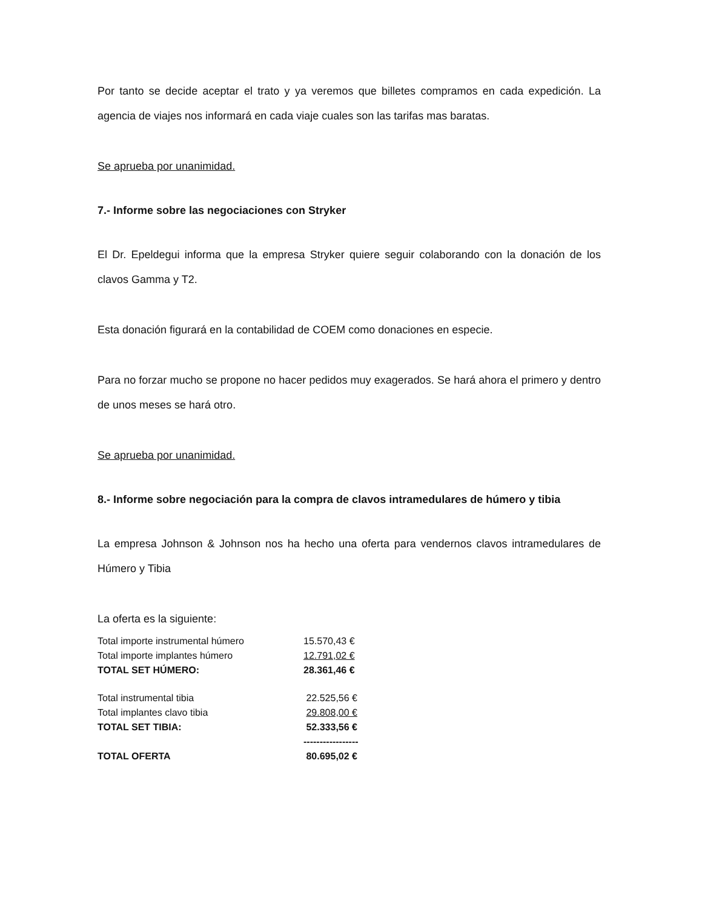Por tanto se decide aceptar el trato y ya veremos que billetes compramos en cada expedición. La agencia de viajes nos informará en cada viaje cuales son las tarifas mas baratas.
Se aprueba por unanimidad.
7.- Informe sobre las negociaciones con Stryker
El Dr. Epeldegui informa que la empresa Stryker quiere seguir colaborando con la donación de los clavos Gamma y T2.
Esta donación figurará en la contabilidad de COEM como donaciones en especie.
Para no forzar mucho se propone no hacer pedidos muy exagerados. Se hará ahora el primero y dentro de unos meses se hará otro.
Se aprueba por unanimidad.
8.- Informe sobre negociación para la compra de clavos intramedulares de húmero y tibia
La empresa Johnson & Johnson nos ha hecho una oferta para vendernos clavos intramedulares de Húmero y Tibia
La oferta es la siguiente:
| Total importe instrumental húmero | 15.570,43 € |
| Total importe implantes húmero | 12.791,02 € |
| TOTAL SET HÚMERO: | 28.361,46 € |
| Total instrumental tibia | 22.525,56 € |
| Total implantes clavo tibia | 29.808,00 € |
| TOTAL SET TIBIA: | 52.333,56 € |
| | ----------------- |
| TOTAL OFERTA | 80.695,02 € |